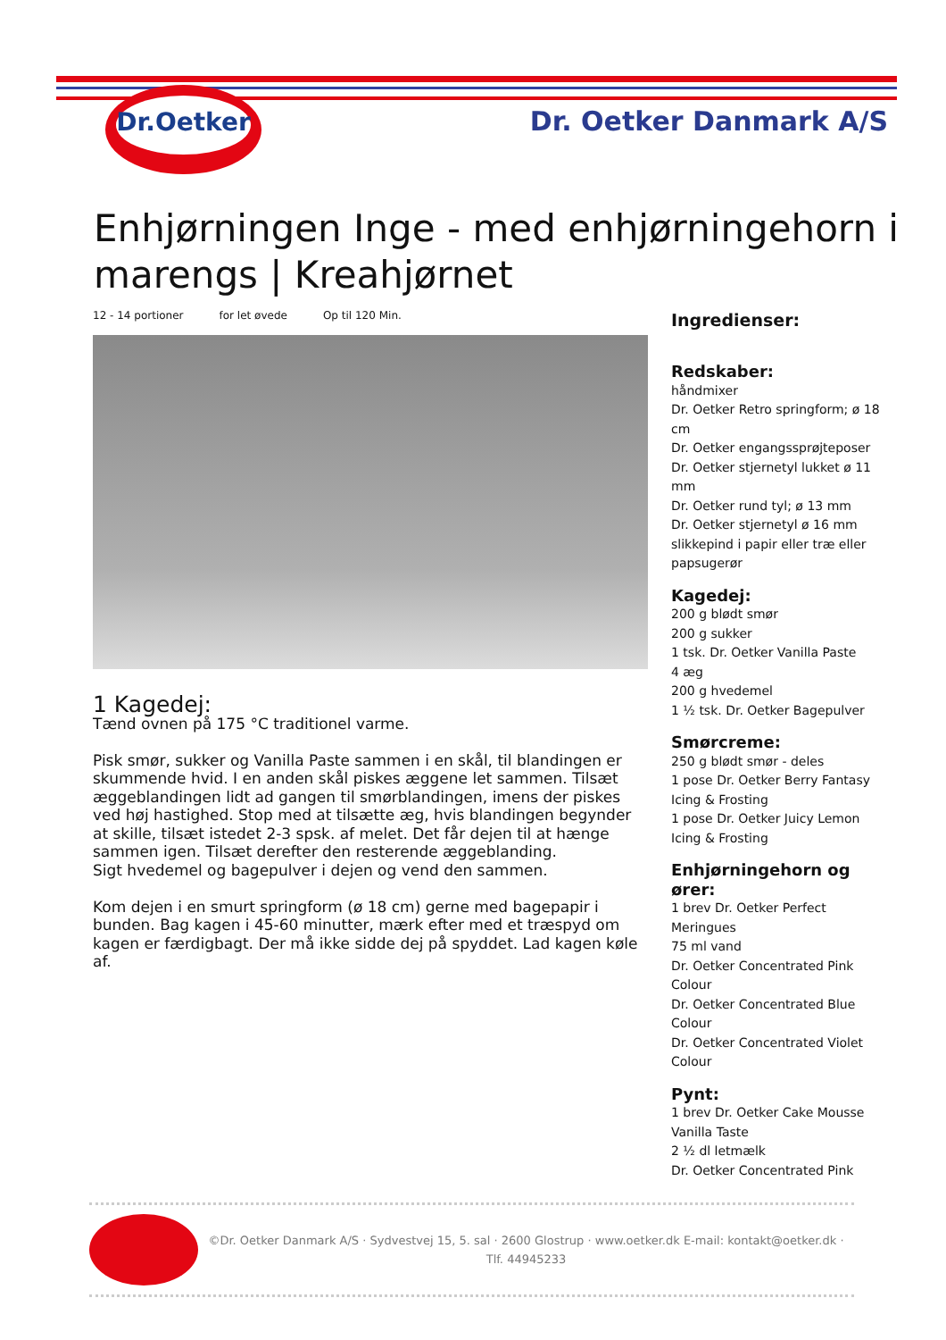Dr.Oetker
Dr. Oetker Danmark A/S
Enhjørningen Inge - med enhjørningehorn i marengs | Kreahjørnet
12 - 14 portioner for let øvede Op til 120 Min.
1 Kagedej:
Tænd ovnen på 175 °C traditionel varme.
Pisk smør, sukker og Vanilla Paste sammen i en skål, til blandingen er skummende hvid. I en anden skål piskes æggene let sammen. Tilsæt æggeblandingen lidt ad gangen til smørblandingen, imens der piskes ved høj hastighed. Stop med at tilsætte æg, hvis blandingen begynder at skille, tilsæt istedet 2-3 spsk. af melet. Det får dejen til at hænge sammen igen. Tilsæt derefter den resterende æggeblanding.
Sigt hvedemel og bagepulver i dejen og vend den sammen.
Kom dejen i en smurt springform (ø 18 cm) gerne med bagepapir i bunden. Bag kagen i 45-60 minutter, mærk efter med et træspyd om kagen er færdigbagt. Der må ikke sidde dej på spyddet. Lad kagen køle af.
Ingredienser:
Redskaber:
håndmixer
Dr. Oetker Retro springform; ø 18 cm
Dr. Oetker engangssprøjteposer
Dr. Oetker stjernetyl lukket ø 11 mm
Dr. Oetker rund tyl; ø 13 mm
Dr. Oetker stjernetyl ø 16 mm
slikkepind i papir eller træ eller papsugerør
Kagedej:
200 g blødt smør
200 g sukker
1 tsk. Dr. Oetker Vanilla Paste
4 æg
200 g hvedemel
1 ½ tsk. Dr. Oetker Bagepulver
Smørcreme:
250 g blødt smør - deles
1 pose Dr. Oetker Berry Fantasy Icing & Frosting
1 pose Dr. Oetker Juicy Lemon Icing & Frosting
Enhjørningehorn og ører:
1 brev Dr. Oetker Perfect Meringues
75 ml vand
Dr. Oetker Concentrated Pink Colour
Dr. Oetker Concentrated Blue Colour
Dr. Oetker Concentrated Violet Colour
Pynt:
1 brev Dr. Oetker Cake Mousse Vanilla Taste
2 ½ dl letmælk
Dr. Oetker Concentrated Pink
©Dr. Oetker Danmark A/S · Sydvestvej 15, 5. sal · 2600 Glostrup · www.oetker.dk E-mail: kontakt@oetker.dk · Tlf. 44945233